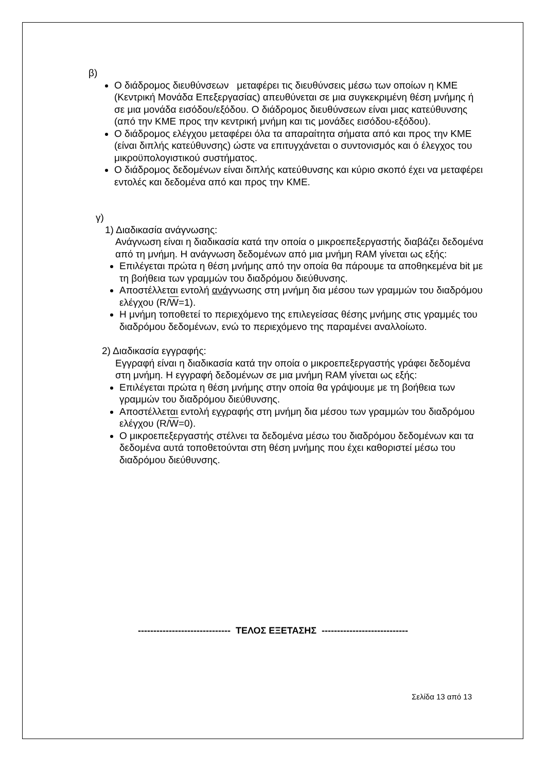β)
Ο διάδρομος διευθύνσεων μεταφέρει τις διευθύνσεις μέσω των οποίων η ΚΜΕ (Κεντρική Μονάδα Επεξεργασίας) απευθύνεται σε μια συγκεκριμένη θέση μνήμης ή σε μια μονάδα εισόδου/εξόδου. Ο διάδρομος διευθύνσεων είναι μιας κατεύθυνσης (από την ΚΜΕ προς την κεντρική μνήμη και τις μονάδες εισόδου-εξόδου).
Ο διάδρομος ελέγχου μεταφέρει όλα τα απαραίτητα σήματα από και προς την ΚΜΕ (είναι διπλής κατεύθυνσης) ώστε να επιτυγχάνεται ο συντονισμός και ό έλεγχος του μικροϋπολογιστικού συστήματος.
Ο διάδρομος δεδομένων είναι διπλής κατεύθυνσης και κύριο σκοπό έχει να μεταφέρει εντολές και δεδομένα από και προς την ΚΜΕ.
γ)
1) Διαδικασία ανάγνωσης:
Ανάγνωση είναι η διαδικασία κατά την οποία ο μικροεπεξεργαστής διαβάζει δεδομένα από τη μνήμη. Η ανάγνωση δεδομένων από μια μνήμη RAM γίνεται ως εξής:
Επιλέγεται πρώτα η θέση μνήμης από την οποία θα πάρουμε τα αποθηκεμένα bit με τη βοήθεια των γραμμών του διαδρόμου διεύθυνσης.
Αποστέλλεται εντολή ανάγνωσης στη μνήμη δια μέσου των γραμμών του διαδρόμου ελέγχου (R/W=1).
Η μνήμη τοποθετεί το περιεχόμενο της επιλεγείσας θέσης μνήμης στις γραμμές του διαδρόμου δεδομένων, ενώ το περιεχόμενο της παραμένει αναλλοίωτο.
2) Διαδικασία εγγραφής:
Εγγραφή είναι η διαδικασία κατά την οποία ο μικροεπεξεργαστής γράφει δεδομένα στη μνήμη. Η εγγραφή δεδομένων σε μια μνήμη RAM γίνεται ως εξής:
Επιλέγεται πρώτα η θέση μνήμης στην οποία θα γράψουμε με τη βοήθεια των γραμμών του διαδρόμου διεύθυνσης.
Αποστέλλεται εντολή εγγραφής στη μνήμη δια μέσου των γραμμών του διαδρόμου ελέγχου (R/W=0).
Ο μικροεπεξεργαστής στέλνει τα δεδομένα μέσω του διαδρόμου δεδομένων και τα δεδομένα αυτά τοποθετούνται στη θέση μνήμης που έχει καθοριστεί μέσω του διαδρόμου διεύθυνσης.
------------------------------ ΤΕΛΟΣ ΕΞΕΤΑΣΗΣ ----------------------------
Σελίδα 13 από 13